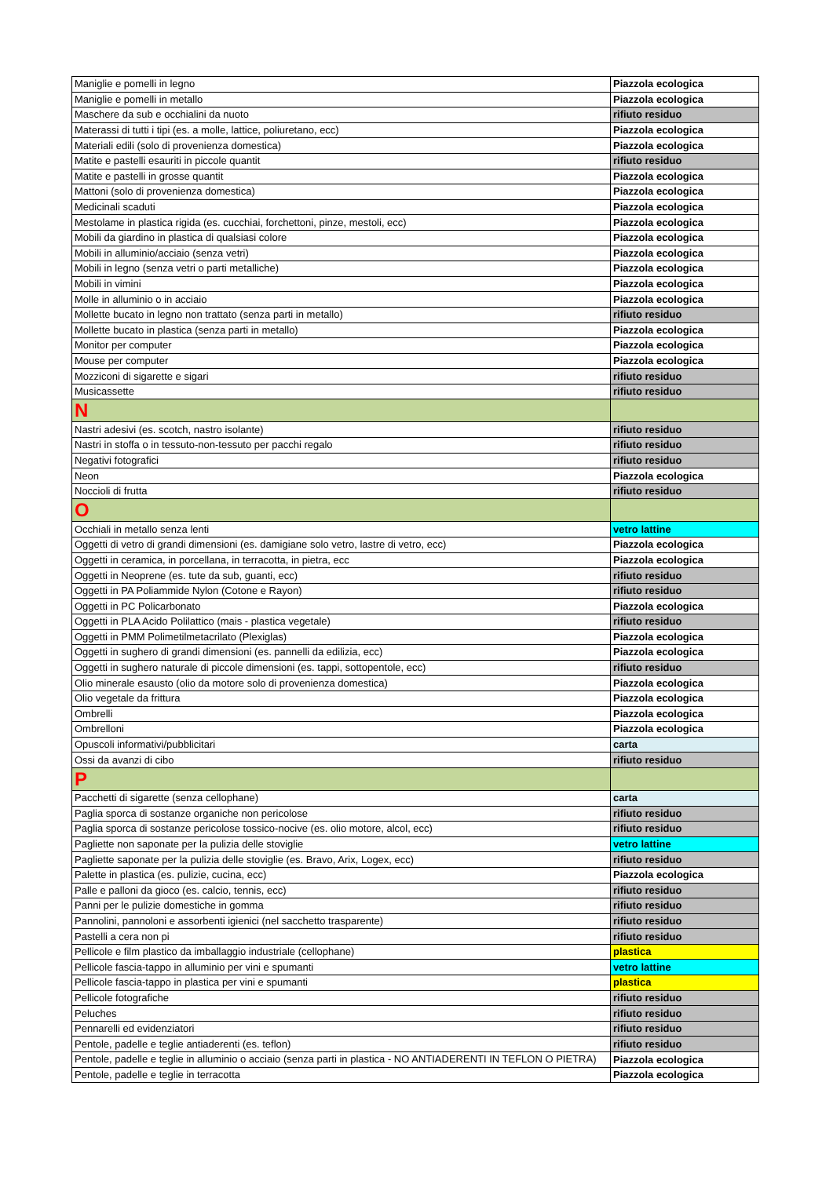| Maniglie e pomelli in legno | Piazzola ecologica |
| Maniglie e pomelli in metallo | Piazzola ecologica |
| Maschere da sub e occhialini da nuoto | rifiuto residuo |
| Materassi di tutti i tipi (es. a molle, lattice, poliuretano, ecc) | Piazzola ecologica |
| Materiali edili (solo di provenienza domestica) | Piazzola ecologica |
| Matite e pastelli esauriti in piccole quantit | rifiuto residuo |
| Matite e pastelli in grosse quantit | Piazzola ecologica |
| Mattoni (solo di provenienza domestica) | Piazzola ecologica |
| Medicinali scaduti | Piazzola ecologica |
| Mestolame in plastica rigida (es. cucchiai, forchettoni, pinze, mestoli, ecc) | Piazzola ecologica |
| Mobili da giardino in plastica di qualsiasi colore | Piazzola ecologica |
| Mobili in alluminio/acciaio (senza vetri) | Piazzola ecologica |
| Mobili in legno (senza vetri o parti metalliche) | Piazzola ecologica |
| Mobili in vimini | Piazzola ecologica |
| Molle in alluminio o in acciaio | Piazzola ecologica |
| Mollette bucato in legno non trattato (senza parti in metallo) | rifiuto residuo |
| Mollette bucato in plastica (senza parti in metallo) | Piazzola ecologica |
| Monitor per computer | Piazzola ecologica |
| Mouse per computer | Piazzola ecologica |
| Mozziconi di sigarette e sigari | rifiuto residuo |
| Musicassette | rifiuto residuo |
| N | |
| Nastri adesivi (es. scotch, nastro isolante) | rifiuto residuo |
| Nastri in stoffa o in tessuto-non-tessuto per pacchi regalo | rifiuto residuo |
| Negativi fotografici | rifiuto residuo |
| Neon | Piazzola ecologica |
| Noccioli di frutta | rifiuto residuo |
| O | |
| Occhiali in metallo senza lenti | vetro lattine |
| Oggetti di vetro di grandi dimensioni (es. damigiane solo vetro, lastre di vetro, ecc) | Piazzola ecologica |
| Oggetti in ceramica, in porcellana, in terracotta, in pietra, ecc | Piazzola ecologica |
| Oggetti in Neoprene (es. tute da sub, guanti, ecc) | rifiuto residuo |
| Oggetti in PA Poliammide Nylon (Cotone e Rayon) | rifiuto residuo |
| Oggetti in PC Policarbonato | Piazzola ecologica |
| Oggetti in PLA Acido Polilattico (mais - plastica vegetale) | rifiuto residuo |
| Oggetti in PMM Polimetilmetacrilato (Plexiglas) | Piazzola ecologica |
| Oggetti in sughero di grandi dimensioni (es. pannelli da edilizia, ecc) | Piazzola ecologica |
| Oggetti in sughero naturale di piccole dimensioni (es. tappi, sottopentole, ecc) | rifiuto residuo |
| Olio minerale esausto (olio da motore solo di provenienza domestica) | Piazzola ecologica |
| Olio vegetale da frittura | Piazzola ecologica |
| Ombrelli | Piazzola ecologica |
| Ombrelloni | Piazzola ecologica |
| Opuscoli informativi/pubblicitari | carta |
| Ossi da avanzi di cibo | rifiuto residuo |
| P | |
| Pacchetti di sigarette (senza cellophane) | carta |
| Paglia sporca di sostanze organiche non pericolose | rifiuto residuo |
| Paglia sporca di sostanze pericolose tossico-nocive (es. olio motore, alcol, ecc) | rifiuto residuo |
| Pagliette non saponate per la pulizia delle stoviglie | vetro lattine |
| Pagliette saponate per la pulizia delle stoviglie (es. Bravo, Arix, Logex, ecc) | rifiuto residuo |
| Palette in plastica (es. pulizie, cucina, ecc) | Piazzola ecologica |
| Palle e palloni da gioco (es. calcio, tennis, ecc) | rifiuto residuo |
| Panni per le pulizie domestiche in gomma | rifiuto residuo |
| Pannolini, pannoloni e assorbenti igienici (nel sacchetto trasparente) | rifiuto residuo |
| Pastelli a cera non pi | rifiuto residuo |
| Pellicole e film plastico da imballaggio industriale (cellophane) | plastica |
| Pellicole fascia-tappo in alluminio per vini e spumanti | vetro lattine |
| Pellicole fascia-tappo in plastica per vini e spumanti | plastica |
| Pellicole fotografiche | rifiuto residuo |
| Peluches | rifiuto residuo |
| Pennarelli ed evidenziatori | rifiuto residuo |
| Pentole, padelle e teglie antiaderenti (es. teflon) | rifiuto residuo |
| Pentole, padelle e teglie in alluminio o acciaio (senza parti in plastica - NO ANTIADERENTI IN TEFLON O PIETRA) | Piazzola ecologica |
| Pentole, padelle e teglie in terracotta | Piazzola ecologica |